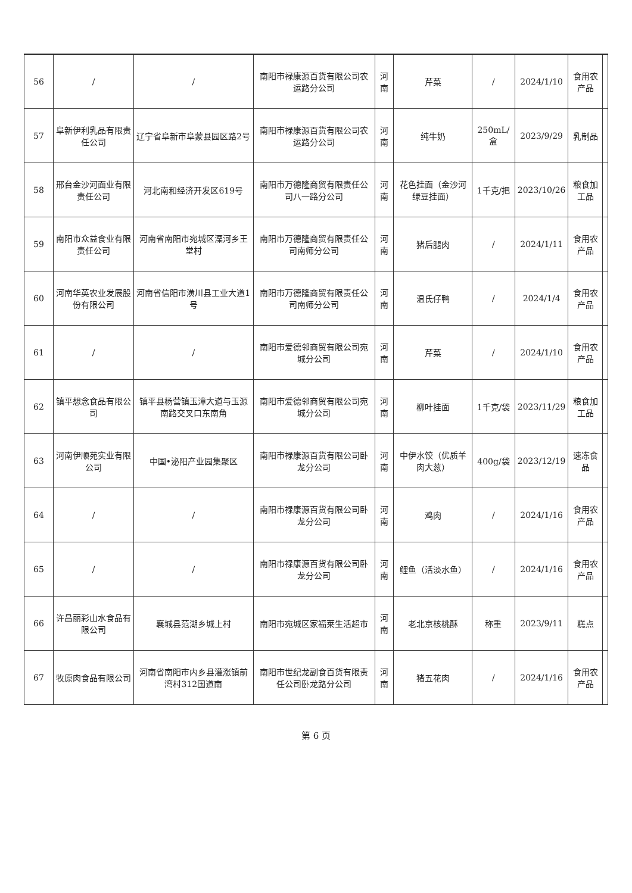| 56 | / | / | 南阳市禄康源百货有限公司农运路分公司 | 河南 | 芹菜 | / | 2024/1/10 | 食用农产品 | |
| 57 | 阜新伊利乳品有限责任公司 | 辽宁省阜新市阜蒙县园区路2号 | 南阳市禄康源百货有限公司农运路分公司 | 河南 | 纯牛奶 | 250mL/盒 | 2023/9/29 | 乳制品 | |
| 58 | 邢台金沙河面业有限责任公司 | 河北南和经济开发区619号 | 南阳市万德隆商贸有限责任公司八一路分公司 | 河南 | 花色挂面（金沙河绿豆挂面） | 1千克/把 | 2023/10/26 | 粮食加工品 | |
| 59 | 南阳市众益食业有限责任公司 | 河南省南阳市宛城区溧河乡王堂村 | 南阳市万德隆商贸有限责任公司南师分公司 | 河南 | 猪后腿肉 | / | 2024/1/11 | 食用农产品 | |
| 60 | 河南华英农业发展股份有限公司 | 河南省信阳市潢川县工业大道1号 | 南阳市万德隆商贸有限责任公司南师分公司 | 河南 | 温氏仔鸭 | / | 2024/1/4 | 食用农产品 | |
| 61 | / | / | 南阳市爱德邻商贸有限公司宛城分公司 | 河南 | 芹菜 | / | 2024/1/10 | 食用农产品 | |
| 62 | 镇平想念食品有限公司 | 镇平县杨营镇玉漳大道与玉源南路交叉口东南角 | 南阳市爱德邻商贸有限公司宛城分公司 | 河南 | 柳叶挂面 | 1千克/袋 | 2023/11/29 | 粮食加工品 | |
| 63 | 河南伊顺苑实业有限公司 | 中国•泌阳产业园集聚区 | 南阳市禄康源百货有限公司卧龙分公司 | 河南 | 中伊水饺（优质羊肉大葱） | 400g/袋 | 2023/12/19 | 速冻食品 | |
| 64 | / | / | 南阳市禄康源百货有限公司卧龙分公司 | 河南 | 鸡肉 | / | 2024/1/16 | 食用农产品 | |
| 65 | / | / | 南阳市禄康源百货有限公司卧龙分公司 | 河南 | 鲤鱼（活淡水鱼） | / | 2024/1/16 | 食用农产品 | |
| 66 | 许昌丽彩山水食品有限公司 | 襄城县范湖乡城上村 | 南阳市宛城区家福莱生活超市 | 河南 | 老北京核桃酥 | 称重 | 2023/9/11 | 糕点 | |
| 67 | 牧原肉食品有限公司 | 河南省南阳市内乡县灌涨镇前湾村312国道南 | 南阳市世纪龙副食百货有限责任公司卧龙路分公司 | 河南 | 猪五花肉 | / | 2024/1/16 | 食用农产品 | |
第 6 页